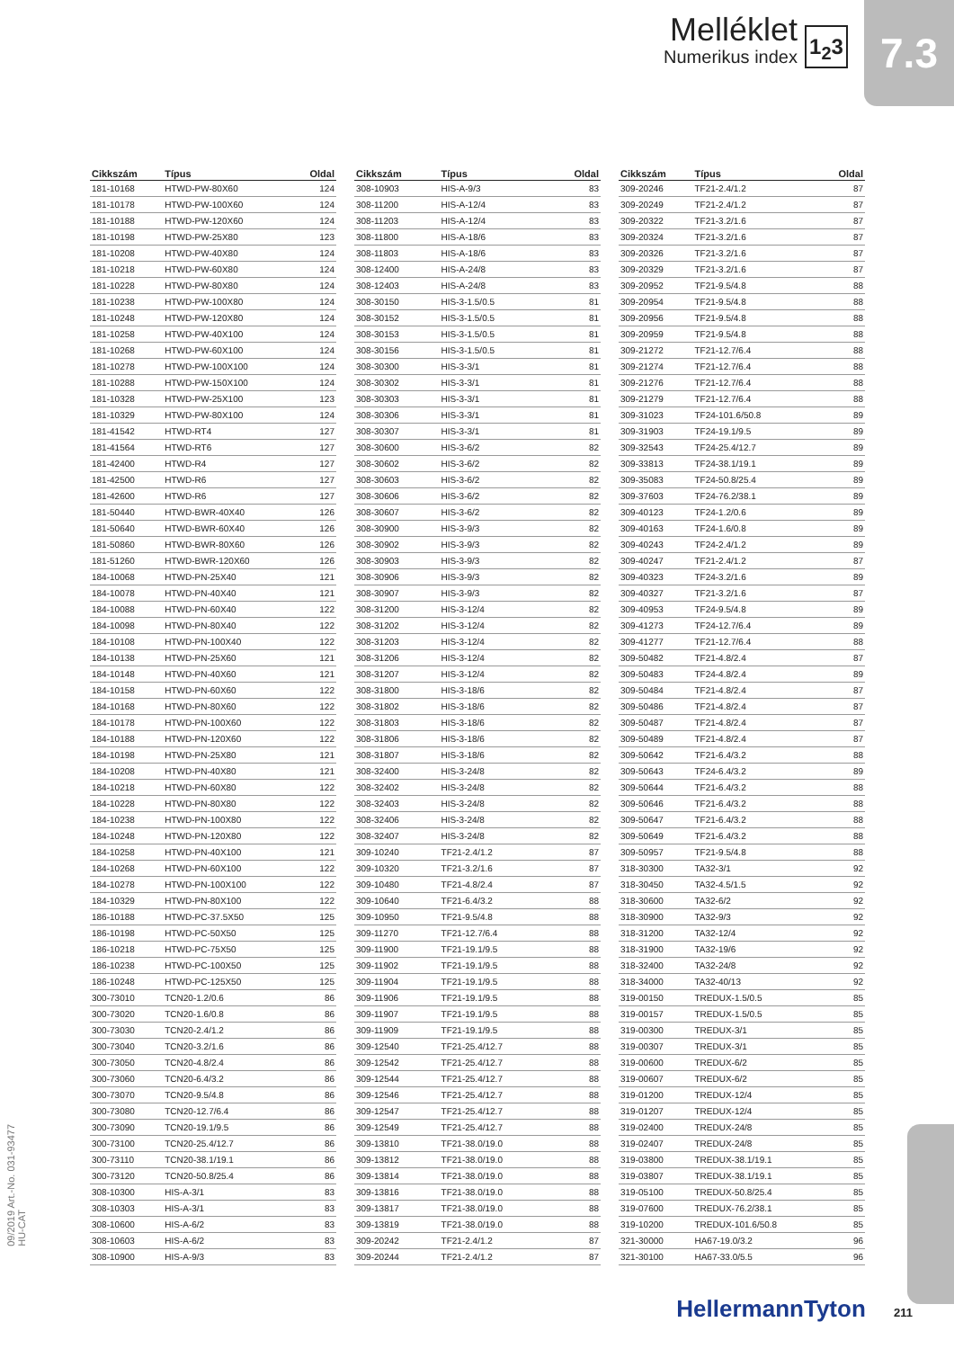Melléklet
Numerikus index
1<sub>2</sub>3
7.3
| Cikkszám | Típus | Oldal |
| --- | --- | --- |
| 181-10168 | HTWD-PW-80X60 | 124 |
| 181-10178 | HTWD-PW-100X60 | 124 |
| 181-10188 | HTWD-PW-120X60 | 124 |
| 181-10198 | HTWD-PW-25X80 | 123 |
| 181-10208 | HTWD-PW-40X80 | 124 |
| 181-10218 | HTWD-PW-60X80 | 124 |
| 181-10228 | HTWD-PW-80X80 | 124 |
| 181-10238 | HTWD-PW-100X80 | 124 |
| 181-10248 | HTWD-PW-120X80 | 124 |
| 181-10258 | HTWD-PW-40X100 | 124 |
| 181-10268 | HTWD-PW-60X100 | 124 |
| 181-10278 | HTWD-PW-100X100 | 124 |
| 181-10288 | HTWD-PW-150X100 | 124 |
| 181-10328 | HTWD-PW-25X100 | 123 |
| 181-10329 | HTWD-PW-80X100 | 124 |
| 181-41542 | HTWD-RT4 | 127 |
| 181-41564 | HTWD-RT6 | 127 |
| 181-42400 | HTWD-R4 | 127 |
| 181-42500 | HTWD-R6 | 127 |
| 181-42600 | HTWD-R6 | 127 |
| 181-50440 | HTWD-BWR-40X40 | 126 |
| 181-50640 | HTWD-BWR-60X40 | 126 |
| 181-50860 | HTWD-BWR-80X60 | 126 |
| 181-51260 | HTWD-BWR-120X60 | 126 |
| 184-10068 | HTWD-PN-25X40 | 121 |
| 184-10078 | HTWD-PN-40X40 | 121 |
| 184-10088 | HTWD-PN-60X40 | 122 |
| 184-10098 | HTWD-PN-80X40 | 122 |
| 184-10108 | HTWD-PN-100X40 | 122 |
| 184-10138 | HTWD-PN-25X60 | 121 |
| 184-10148 | HTWD-PN-40X60 | 121 |
| 184-10158 | HTWD-PN-60X60 | 122 |
| 184-10168 | HTWD-PN-80X60 | 122 |
| 184-10178 | HTWD-PN-100X60 | 122 |
| 184-10188 | HTWD-PN-120X60 | 122 |
| 184-10198 | HTWD-PN-25X80 | 121 |
| 184-10208 | HTWD-PN-40X80 | 121 |
| 184-10218 | HTWD-PN-60X80 | 122 |
| 184-10228 | HTWD-PN-80X80 | 122 |
| 184-10238 | HTWD-PN-100X80 | 122 |
| 184-10248 | HTWD-PN-120X80 | 122 |
| 184-10258 | HTWD-PN-40X100 | 121 |
| 184-10268 | HTWD-PN-60X100 | 122 |
| 184-10278 | HTWD-PN-100X100 | 122 |
| 184-10329 | HTWD-PN-80X100 | 122 |
| 186-10188 | HTWD-PC-37.5X50 | 125 |
| 186-10198 | HTWD-PC-50X50 | 125 |
| 186-10218 | HTWD-PC-75X50 | 125 |
| 186-10238 | HTWD-PC-100X50 | 125 |
| 186-10248 | HTWD-PC-125X50 | 125 |
| 300-73010 | TCN20-1.2/0.6 | 86 |
| 300-73020 | TCN20-1.6/0.8 | 86 |
| 300-73030 | TCN20-2.4/1.2 | 86 |
| 300-73040 | TCN20-3.2/1.6 | 86 |
| 300-73050 | TCN20-4.8/2.4 | 86 |
| 300-73060 | TCN20-6.4/3.2 | 86 |
| 300-73070 | TCN20-9.5/4.8 | 86 |
| 300-73080 | TCN20-12.7/6.4 | 86 |
| 300-73090 | TCN20-19.1/9.5 | 86 |
| 300-73100 | TCN20-25.4/12.7 | 86 |
| 300-73110 | TCN20-38.1/19.1 | 86 |
| 300-73120 | TCN20-50.8/25.4 | 86 |
| 308-10300 | HIS-A-3/1 | 83 |
| 308-10303 | HIS-A-3/1 | 83 |
| 308-10600 | HIS-A-6/2 | 83 |
| 308-10603 | HIS-A-6/2 | 83 |
| 308-10900 | HIS-A-9/3 | 83 |
| Cikkszám | Típus | Oldal |
| --- | --- | --- |
| 308-10903 | HIS-A-9/3 | 83 |
| 308-11200 | HIS-A-12/4 | 83 |
| 308-11203 | HIS-A-12/4 | 83 |
| 308-11800 | HIS-A-18/6 | 83 |
| 308-11803 | HIS-A-18/6 | 83 |
| 308-12400 | HIS-A-24/8 | 83 |
| 308-12403 | HIS-A-24/8 | 83 |
| 308-30150 | HIS-3-1.5/0.5 | 81 |
| 308-30152 | HIS-3-1.5/0.5 | 81 |
| 308-30153 | HIS-3-1.5/0.5 | 81 |
| 308-30156 | HIS-3-1.5/0.5 | 81 |
| 308-30300 | HIS-3-3/1 | 81 |
| 308-30302 | HIS-3-3/1 | 81 |
| 308-30303 | HIS-3-3/1 | 81 |
| 308-30306 | HIS-3-3/1 | 81 |
| 308-30307 | HIS-3-3/1 | 81 |
| 308-30600 | HIS-3-6/2 | 82 |
| 308-30602 | HIS-3-6/2 | 82 |
| 308-30603 | HIS-3-6/2 | 82 |
| 308-30606 | HIS-3-6/2 | 82 |
| 308-30607 | HIS-3-6/2 | 82 |
| 308-30900 | HIS-3-9/3 | 82 |
| 308-30902 | HIS-3-9/3 | 82 |
| 308-30903 | HIS-3-9/3 | 82 |
| 308-30906 | HIS-3-9/3 | 82 |
| 308-30907 | HIS-3-9/3 | 82 |
| 308-31200 | HIS-3-12/4 | 82 |
| 308-31202 | HIS-3-12/4 | 82 |
| 308-31203 | HIS-3-12/4 | 82 |
| 308-31206 | HIS-3-12/4 | 82 |
| 308-31207 | HIS-3-12/4 | 82 |
| 308-31800 | HIS-3-18/6 | 82 |
| 308-31802 | HIS-3-18/6 | 82 |
| 308-31803 | HIS-3-18/6 | 82 |
| 308-31806 | HIS-3-18/6 | 82 |
| 308-31807 | HIS-3-18/6 | 82 |
| 308-32400 | HIS-3-24/8 | 82 |
| 308-32402 | HIS-3-24/8 | 82 |
| 308-32403 | HIS-3-24/8 | 82 |
| 308-32406 | HIS-3-24/8 | 82 |
| 308-32407 | HIS-3-24/8 | 82 |
| 309-10240 | TF21-2.4/1.2 | 87 |
| 309-10320 | TF21-3.2/1.6 | 87 |
| 309-10480 | TF21-4.8/2.4 | 87 |
| 309-10640 | TF21-6.4/3.2 | 88 |
| 309-10950 | TF21-9.5/4.8 | 88 |
| 309-11270 | TF21-12.7/6.4 | 88 |
| 309-11900 | TF21-19.1/9.5 | 88 |
| 309-11902 | TF21-19.1/9.5 | 88 |
| 309-11904 | TF21-19.1/9.5 | 88 |
| 309-11906 | TF21-19.1/9.5 | 88 |
| 309-11907 | TF21-19.1/9.5 | 88 |
| 309-11909 | TF21-19.1/9.5 | 88 |
| 309-12540 | TF21-25.4/12.7 | 88 |
| 309-12542 | TF21-25.4/12.7 | 88 |
| 309-12544 | TF21-25.4/12.7 | 88 |
| 309-12546 | TF21-25.4/12.7 | 88 |
| 309-12547 | TF21-25.4/12.7 | 88 |
| 309-12549 | TF21-25.4/12.7 | 88 |
| 309-13810 | TF21-38.0/19.0 | 88 |
| 309-13812 | TF21-38.0/19.0 | 88 |
| 309-13814 | TF21-38.0/19.0 | 88 |
| 309-13816 | TF21-38.0/19.0 | 88 |
| 309-13817 | TF21-38.0/19.0 | 88 |
| 309-13819 | TF21-38.0/19.0 | 88 |
| 309-20242 | TF21-2.4/1.2 | 87 |
| 309-20244 | TF21-2.4/1.2 | 87 |
| Cikkszám | Típus | Oldal |
| --- | --- | --- |
| 309-20246 | TF21-2.4/1.2 | 87 |
| 309-20249 | TF21-2.4/1.2 | 87 |
| 309-20322 | TF21-3.2/1.6 | 87 |
| 309-20324 | TF21-3.2/1.6 | 87 |
| 309-20326 | TF21-3.2/1.6 | 87 |
| 309-20329 | TF21-3.2/1.6 | 87 |
| 309-20952 | TF21-9.5/4.8 | 88 |
| 309-20954 | TF21-9.5/4.8 | 88 |
| 309-20956 | TF21-9.5/4.8 | 88 |
| 309-20959 | TF21-9.5/4.8 | 88 |
| 309-21272 | TF21-12.7/6.4 | 88 |
| 309-21274 | TF21-12.7/6.4 | 88 |
| 309-21276 | TF21-12.7/6.4 | 88 |
| 309-21279 | TF21-12.7/6.4 | 88 |
| 309-31023 | TF24-101.6/50.8 | 89 |
| 309-31903 | TF24-19.1/9.5 | 89 |
| 309-32543 | TF24-25.4/12.7 | 89 |
| 309-33813 | TF24-38.1/19.1 | 89 |
| 309-35083 | TF24-50.8/25.4 | 89 |
| 309-37603 | TF24-76.2/38.1 | 89 |
| 309-40123 | TF24-1.2/0.6 | 89 |
| 309-40163 | TF24-1.6/0.8 | 89 |
| 309-40243 | TF24-2.4/1.2 | 89 |
| 309-40247 | TF21-2.4/1.2 | 87 |
| 309-40323 | TF24-3.2/1.6 | 89 |
| 309-40327 | TF21-3.2/1.6 | 87 |
| 309-40953 | TF24-9.5/4.8 | 89 |
| 309-41273 | TF24-12.7/6.4 | 89 |
| 309-41277 | TF21-12.7/6.4 | 88 |
| 309-50482 | TF21-4.8/2.4 | 87 |
| 309-50483 | TF24-4.8/2.4 | 89 |
| 309-50484 | TF21-4.8/2.4 | 87 |
| 309-50486 | TF21-4.8/2.4 | 87 |
| 309-50487 | TF21-4.8/2.4 | 87 |
| 309-50489 | TF21-4.8/2.4 | 87 |
| 309-50642 | TF21-6.4/3.2 | 88 |
| 309-50643 | TF24-6.4/3.2 | 89 |
| 309-50644 | TF21-6.4/3.2 | 88 |
| 309-50646 | TF21-6.4/3.2 | 88 |
| 309-50647 | TF21-6.4/3.2 | 88 |
| 309-50649 | TF21-6.4/3.2 | 88 |
| 309-50957 | TF21-9.5/4.8 | 88 |
| 318-30300 | TA32-3/1 | 92 |
| 318-30450 | TA32-4.5/1.5 | 92 |
| 318-30600 | TA32-6/2 | 92 |
| 318-30900 | TA32-9/3 | 92 |
| 318-31200 | TA32-12/4 | 92 |
| 318-31900 | TA32-19/6 | 92 |
| 318-32400 | TA32-24/8 | 92 |
| 318-34000 | TA32-40/13 | 92 |
| 319-00150 | TREDUX-1.5/0.5 | 85 |
| 319-00157 | TREDUX-1.5/0.5 | 85 |
| 319-00300 | TREDUX-3/1 | 85 |
| 319-00307 | TREDUX-3/1 | 85 |
| 319-00600 | TREDUX-6/2 | 85 |
| 319-00607 | TREDUX-6/2 | 85 |
| 319-01200 | TREDUX-12/4 | 85 |
| 319-01207 | TREDUX-12/4 | 85 |
| 319-02400 | TREDUX-24/8 | 85 |
| 319-02407 | TREDUX-24/8 | 85 |
| 319-03800 | TREDUX-38.1/19.1 | 85 |
| 319-03807 | TREDUX-38.1/19.1 | 85 |
| 319-05100 | TREDUX-50.8/25.4 | 85 |
| 319-07600 | TREDUX-76.2/38.1 | 85 |
| 319-10200 | TREDUX-101.6/50.8 | 85 |
| 321-30000 | HA67-19.0/3.2 | 96 |
| 321-30100 | HA67-33.0/5.5 | 96 |
09/2019 Art.-No. 031-93477
HU-CAT
HellermannTyton 211